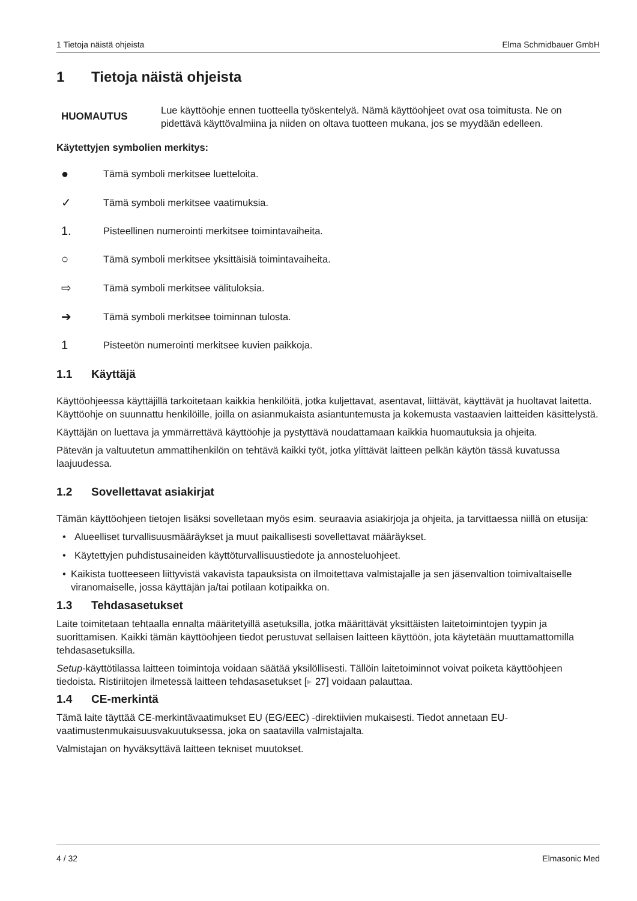1 Tietoja näistä ohjeista Elma Schmidbauer GmbH
1 Tietoja näistä ohjeista
HUOMAUTUS
Lue käyttöohje ennen tuotteella työskentelyä. Nämä käyttöohjeet ovat osa toimitusta. Ne on pidettävä käyttövalmiina ja niiden on oltava tuotteen mukana, jos se myydään edelleen.
Käytettyjen symbolien merkitys:
● Tämä symboli merkitsee luetteloita.
✓ Tämä symboli merkitsee vaatimuksia.
1. Pisteellinen numerointi merkitsee toimintavaiheita.
○ Tämä symboli merkitsee yksittäisiä toimintavaiheita.
⇨ Tämä symboli merkitsee välituloksia.
➔ Tämä symboli merkitsee toiminnan tulosta.
1 Pisteetön numerointi merkitsee kuvien paikkoja.
1.1 Käyttäjä
Käyttöohjeessa käyttäjillä tarkoitetaan kaikkia henkilöitä, jotka kuljettavat, asentavat, liittävät, käyttävät ja huoltavat laitetta. Käyttöohje on suunnattu henkilöille, joilla on asianmukaista asiantuntemusta ja kokemusta vastaavien laitteiden käsittelystä.
Käyttäjän on luettava ja ymmärrettävä käyttöohje ja pystyttävä noudattamaan kaikkia huomautuksia ja ohjeita.
Pätevän ja valtuutetun ammattihenkilön on tehtävä kaikki työt, jotka ylittävät laitteen pelkän käytön tässä kuvatussa laajuudessa.
1.2 Sovellettavat asiakirjat
Tämän käyttöohjeen tietojen lisäksi sovelletaan myös esim. seuraavia asiakirjoja ja ohjeita, ja tarvittaessa niillä on etusija:
• Alueelliset turvallisuusmääräykset ja muut paikallisesti sovellettavat määräykset.
• Käytettyjen puhdistusaineiden käyttöturvallisuustiedote ja annosteluohjeet.
• Kaikista tuotteeseen liittyvistä vakavista tapauksista on ilmoitettava valmistajalle ja sen jäsenvaltion toimivaltaiselle viranomaiselle, jossa käyttäjän ja/tai potilaan kotipaikka on.
1.3 Tehdasasetukset
Laite toimitetaan tehtaalla ennalta määritetyillä asetuksilla, jotka määrittävät yksittäisten laitetoimintojen tyypin ja suorittamisen. Kaikki tämän käyttöohjeen tiedot perustuvat sellaisen laitteen käyttöön, jota käytetään muuttamattomilla tehdasasetuksilla.
Setup-käyttötilassa laitteen toimintoja voidaan säätää yksilöllisesti. Tällöin laitetoiminnot voivat poiketa käyttöohjeen tiedoista. Ristiriitojen ilmetessä laitteen tehdasasetukset [▸ 27] voidaan palauttaa.
1.4 CE-merkintä
Tämä laite täyttää CE-merkintävaatimukset EU (EG/EEC) -direktiivien mukaisesti. Tiedot annetaan EU-vaatimustenmukaisuusvakuutuksessa, joka on saatavilla valmistajalta.
Valmistajan on hyväksyttävä laitteen tekniset muutokset.
4 / 32 Elmasonic Med